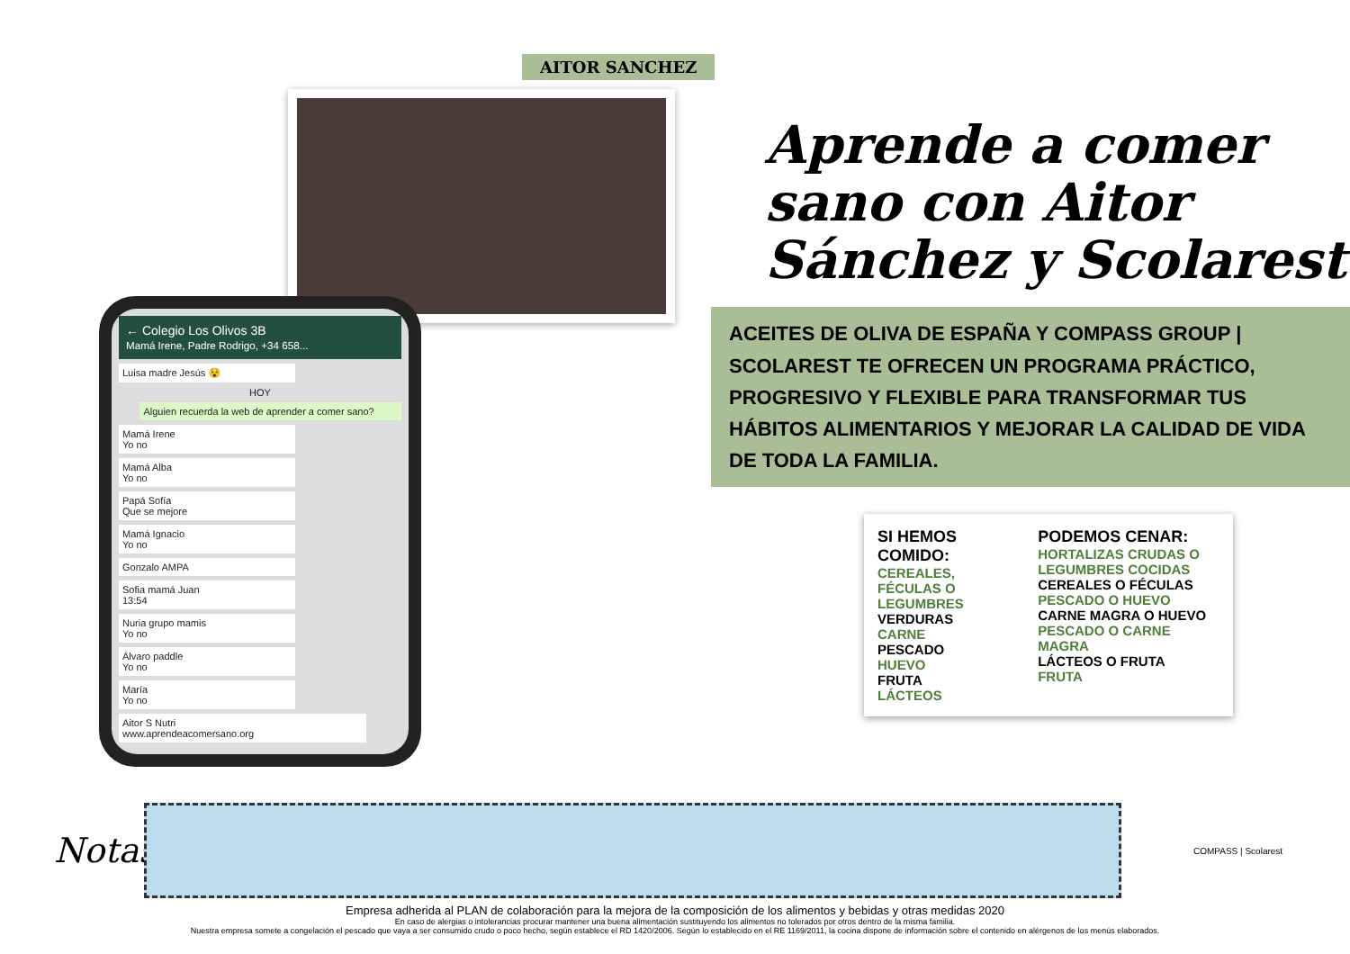AITOR SANCHEZ
← Colegio Los Olivos 3B
Mamá Irene, Padre Rodrigo, +34 658...
Luisa madre Jesús 😵
HOY
Alguien recuerda la web de aprender a comer sano?
Mamá Irene
Yo no
Mamá Alba
Yo no
Papá Sofía
Que se mejore
Mamá Ignacio
Yo no
Gonzalo AMPA
Sofia mamá Juan
13:54
Nuria grupo mamis
Yo no
Álvaro paddle
Yo no
María
Yo no
Aitor S Nutri
www.aprendeacomersano.org
Aprende a comer sano con Aitor Sánchez y Scolarest
ACEITES DE OLIVA DE ESPAÑA Y COMPASS GROUP | SCOLAREST TE OFRECEN UN PROGRAMA PRÁCTICO, PROGRESIVO Y FLEXIBLE PARA TRANSFORMAR TUS HÁBITOS ALIMENTARIOS Y MEJORAR LA CALIDAD DE VIDA DE TODA LA FAMILIA.
SI HEMOS COMIDO:
CEREALES, FÉCULAS O LEGUMBRES
VERDURAS
CARNE
PESCADO
HUEVO
FRUTA
LÁCTEOS
PODEMOS CENAR:
HORTALIZAS CRUDAS O LEGUMBRES COCIDAS
CEREALES O FÉCULAS
PESCADO O HUEVO
CARNE MAGRA O HUEVO
PESCADO O CARNE MAGRA
LÁCTEOS O FRUTA
FRUTA
Notas:
COMPASS | Scolarest
Empresa adherida al PLAN de colaboración para la mejora de la composición de los alimentos y bebidas y otras medidas 2020
En caso de alergias o intolerancias procurar mantener una buena alimentación sustituyendo los alimentos no tolerados por otros dentro de la misma familia.
Nuestra empresa somete a congelación el pescado que vaya a ser consumido crudo o poco hecho, según establece el RD 1420/2006. Según lo establecido en el RE 1169/2011, la cocina dispone de información sobre el contenido en alérgenos de los menús elaborados.